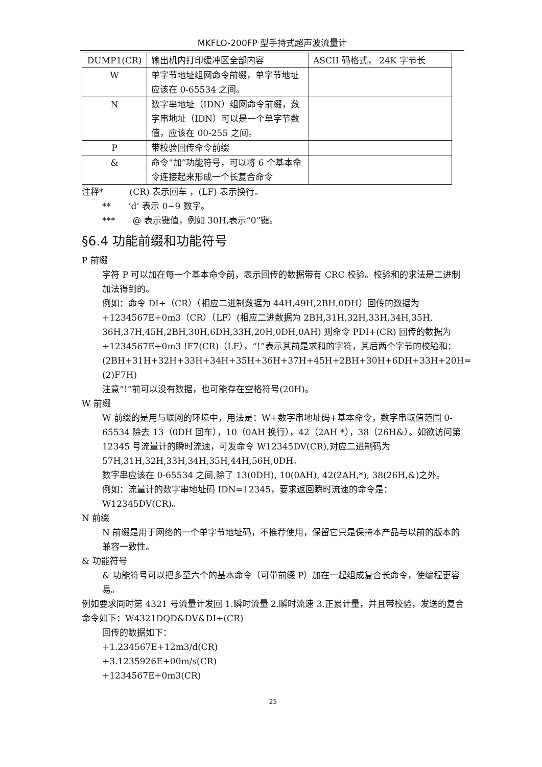MKFLO-200FP 型手持式超声波流量计
| DUMP1(CR) | 输出机内打印缓冲区全部内容 | ASCII 码格式， 24K 字节长 |
| W | 单字节地址组网命令前缀，单字节地址应该在 0-65534 之间。 | |
| N | 数字串地址（IDN）组网命令前缀，数字串地址（IDN）可以是一个单字节数值，应该在 00-255 之间。 | |
| P | 带校验回传命令前缀 | |
| & | 命令“加”功能符号，可以将 6 个基本命令连接起来形成一个长复合命令 | |
注释*　　　(CR) 表示回车 ，(LF) 表示换行。
**　　‘d’ 表示 0~9 数字。
***　　@ 表示键值，例如 30H,表示“0”键。
§6.4 功能前缀和功能符号
P 前缀
字符 P 可以加在每一个基本命令前，表示回传的数据带有 CRC 校验。校验和的求法是二进制加法得到的。
例如：命令 DI+（CR）（相应二进制数据为 44H,49H,2BH,0DH）回传的数据为 +1234567E+0m3（CR）（LF）(相应二进数据为 2BH,31H,32H,33H,34H,35H, 36H,37H,45H,2BH,30H,6DH,33H,20H,0DH,0AH) 则命令 PDI+(CR) 回传的数据为 +1234567E+0m3 !F7(CR)（LF），“!”表示其前是求和的字符，其后两个字节的校验和：
(2BH+31H+32H+33H+34H+35H+36H+37H+45H+2BH+30H+6DH+33H+20H=(2)F7H)
注意“!”前可以没有数据，也可能存在空格符号(20H)。
W 前缀
W 前缀的是用与联网的环境中，用法是：W+数字串地址码+基本命令，数字串取值范围 0-65534 除去 13（0DH 回车），10（0AH 换行），42（2AH *），38（26H&）。如欲访问第 12345 号流量计的瞬时流速，可发命令 W12345DV(CR),对应二进制码为 57H,31H,32H,33H,34H,35H,44H,56H,0DH。
数字串应该在 0-65534 之间,除了 13(0DH), 10(0AH), 42(2AH,*), 38(26H,&)之外。
例如：流量计的数字串地址码 IDN=12345，要求返回瞬时流速的命令是：W12345DV(CR)。
N 前缀
N 前缀是用于网络的一个单字节地址码，不推荐使用，保留它只是保持本产品与以前的版本的兼容一致性。
& 功能符号
& 功能符号可以把多至六个的基本命令（可带前缀 P）加在一起组成复合长命令，使编程更容易。
例如要求同时第 4321 号流量计发回 1.瞬时流量 2.瞬时流速 3.正累计量，并且带校验，发送的复合命令如下：W4321DQD&DV&DI+(CR)
回传的数据如下：
+1.234567E+12m3/d(CR)
+3.1235926E+00m/s(CR)
+1234567E+0m3(CR)
25